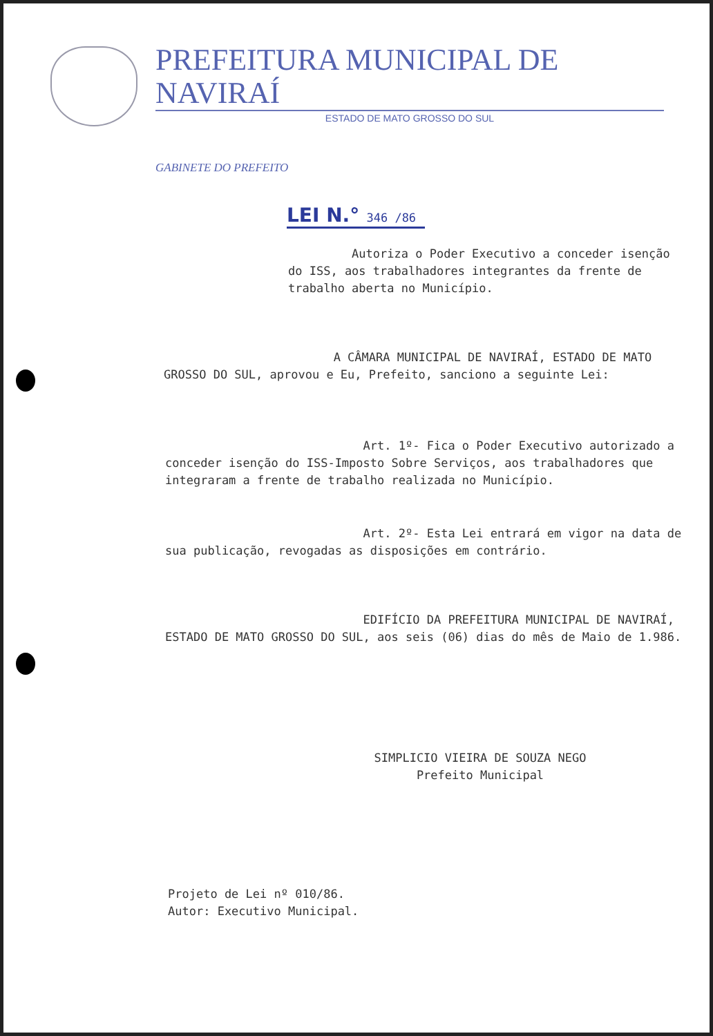PREFEITURA MUNICIPAL DE NAVIRAÍ
ESTADO DE MATO GROSSO DO SUL
GABINETE DO PREFEITO
LEI N.° 346 /86
Autoriza o Poder Executivo a conceder isenção do ISS, aos trabalhadores integrantes da frente de trabalho aberta no Município.
A CÂMARA MUNICIPAL DE NAVIRAÍ, ESTADO DE MATO GROSSO DO SUL, aprovou e Eu, Prefeito, sanciono a seguinte Lei:
Art. 1º- Fica o Poder Executivo autorizado a conceder isenção do ISS-Imposto Sobre Serviços, aos trabalhadores que integraram a frente de trabalho realizada no Município.
Art. 2º- Esta Lei entrará em vigor na data de sua publicação, revogadas as disposições em contrário.
EDIFÍCIO DA PREFEITURA MUNICIPAL DE NAVIRAÍ, ESTADO DE MATO GROSSO DO SUL, aos seis (06) dias do mês de Maio de 1.986.
SIMPLICIO VIEIRA DE SOUZA NEGO
Prefeito Municipal
Projeto de Lei nº 010/86.
Autor: Executivo Municipal.